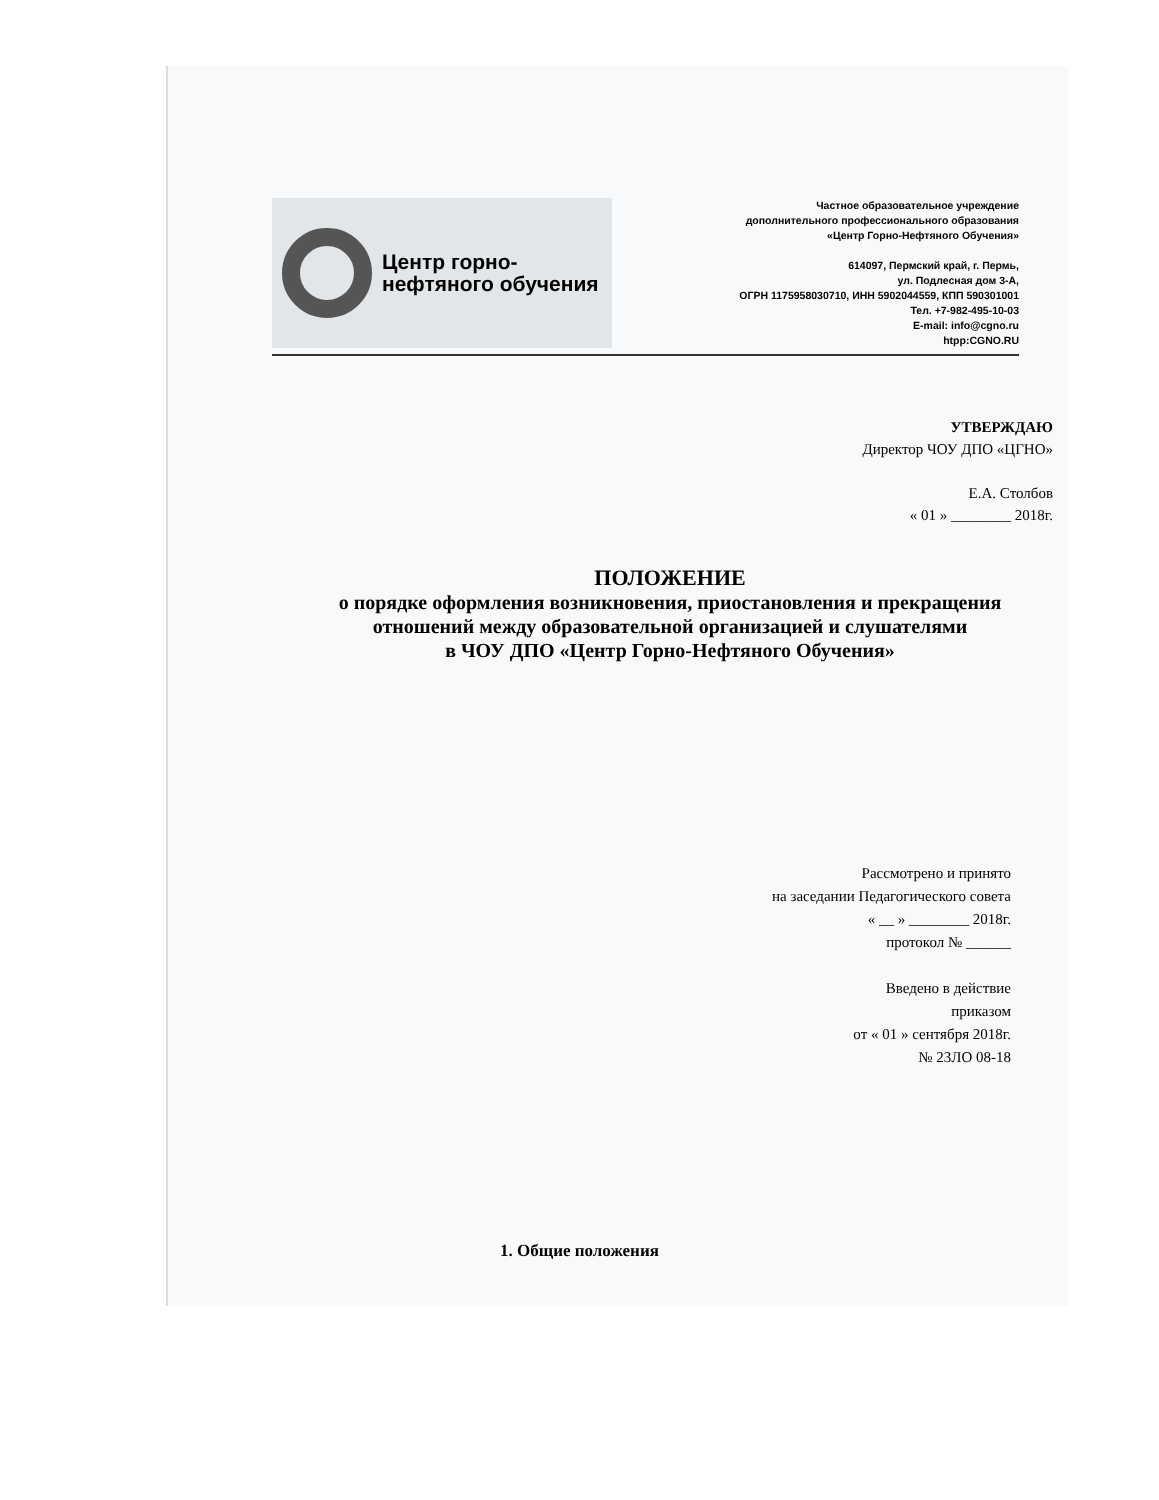Центр горно-
нефтяного обучения
Частное образовательное учреждение
дополнительного профессионального образования
«Центр Горно-Нефтяного Обучения»
614097, Пермский край, г. Пермь,
ул. Подлесная дом 3-А,
ОГРН 1175958030710, ИНН 5902044559, КПП 590301001
Тел. +7-982-495-10-03
E-mail: info@cgno.ru
htpp:CGNO.RU
УТВЕРЖДАЮ
Директор ЧОУ ДПО «ЦГНО»
Е.А. Столбов
« 01 » ________ 2018г.
ПОЛОЖЕНИЕ
о порядке оформления возникновения, приостановления и прекращения отношений между образовательной организацией и слушателями
в ЧОУ ДПО «Центр Горно-Нефтяного Обучения»
Рассмотрено и принято
на заседании Педагогического совета
« __ » ________ 2018г.
протокол № ______
Введено в действие
приказом
от « 01 » сентября 2018г.
№ 23ЛО 08-18
1. Общие положения